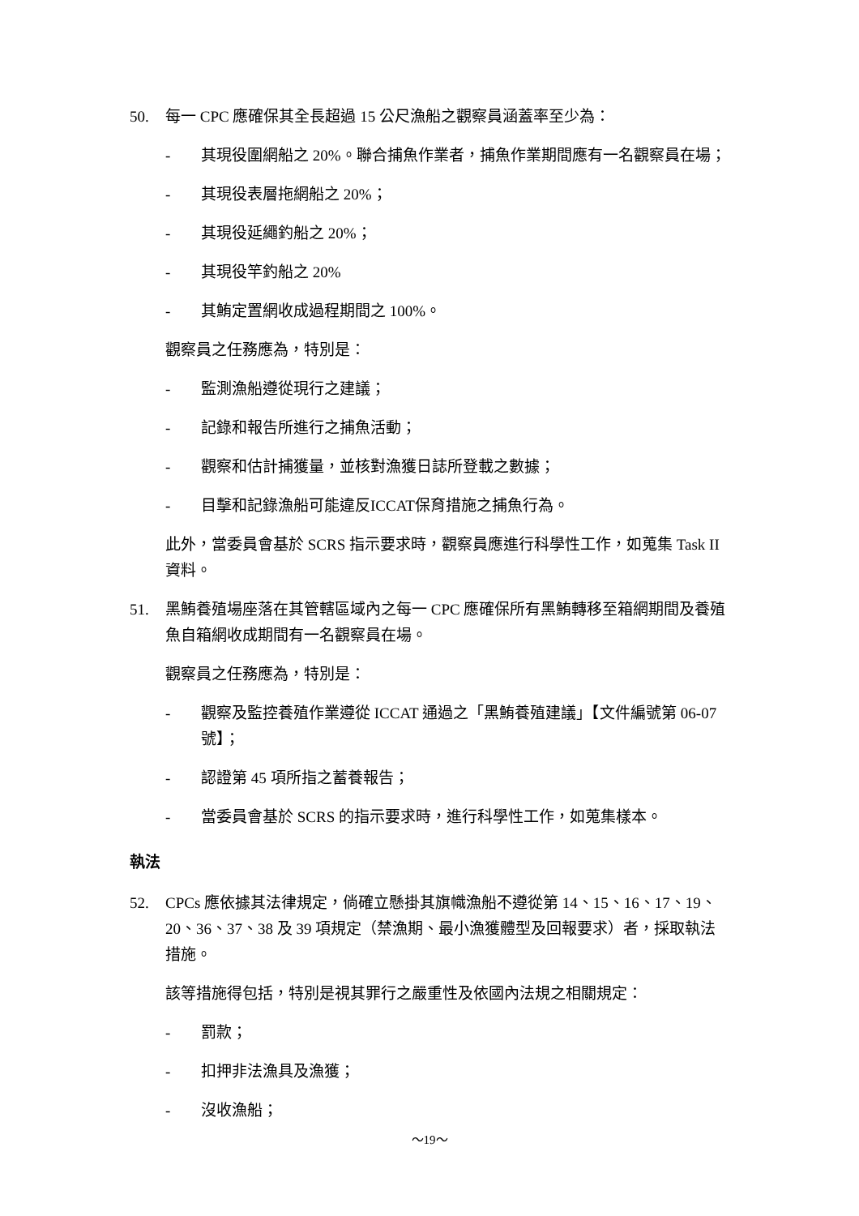50. 每一 CPC 應確保其全長超過 15 公尺漁船之觀察員涵蓋率至少為：
- 其現役圍網船之 20%。聯合捕魚作業者，捕魚作業期間應有一名觀察員在場；
- 其現役表層拖網船之 20%；
- 其現役延繩釣船之 20%；
- 其現役竿釣船之 20%
- 其鮪定置網收成過程期間之 100%。
觀察員之任務應為，特別是：
- 監測漁船遵從現行之建議；
- 記錄和報告所進行之捕魚活動；
- 觀察和估計捕獲量，並核對漁獲日誌所登載之數據；
- 目擊和記錄漁船可能違反ICCAT保育措施之捕魚行為。
此外，當委員會基於 SCRS 指示要求時，觀察員應進行科學性工作，如蒐集 Task II 資料。
51. 黑鮪養殖場座落在其管轄區域內之每一 CPC 應確保所有黑鮪轉移至箱網期間及養殖魚自箱網收成期間有一名觀察員在場。
觀察員之任務應為，特別是：
- 觀察及監控養殖作業遵從 ICCAT 通過之「黑鮪養殖建議」【文件編號第 06-07 號】；
- 認證第 45 項所指之蓄養報告；
- 當委員會基於 SCRS 的指示要求時，進行科學性工作，如蒐集樣本。
執法
52. CPCs 應依據其法律規定，倘確立懸掛其旗幟漁船不遵從第 14、15、16、17、19、20、36、37、38 及 39 項規定（禁漁期、最小漁獲體型及回報要求）者，採取執法措施。
該等措施得包括，特別是視其罪行之嚴重性及依國內法規之相關規定：
- 罰款；
- 扣押非法漁具及漁獲；
- 沒收漁船；
～19～